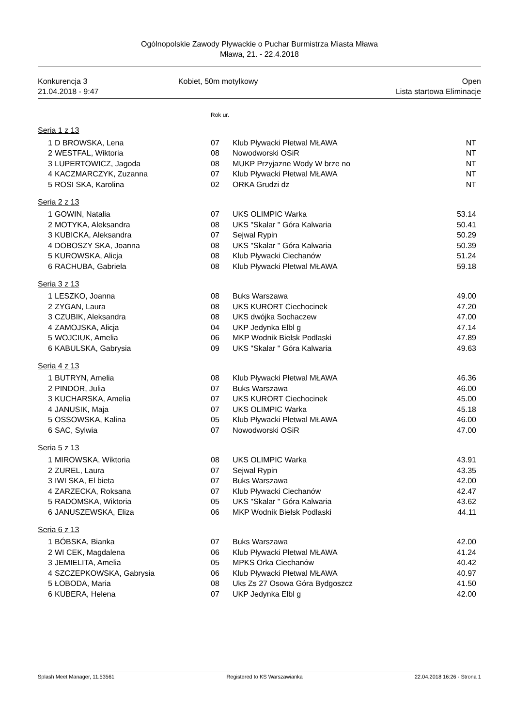Ogólnopolskie Zawody Pływackie o Puchar Burmistrza Miasta Mława
Mława, 21. - 22.4.2018
Konkurencja 3
21.04.2018 - 9:47
Kobiet, 50m motylkowy Open
Lista startowa Eliminacje
Rok ur.
Seria 1 z 13
| 1 | D BROWSKA, Lena | 07 | Klub Pływacki Płetwal MŁAWA | NT |
| 2 | WESTFAL, Wiktoria | 08 | Nowodworski OSiR | NT |
| 3 | LUPERTOWICZ, Jagoda | 08 | MUKP Przyjazne Wody W brze no | NT |
| 4 | KACZMARCZYK, Zuzanna | 07 | Klub Pływacki Płetwal MŁAWA | NT |
| 5 | ROSI SKA, Karolina | 02 | ORKA Grudzi dz | NT |
Seria 2 z 13
| 1 | GOWIN, Natalia | 07 | UKS OLIMPIC Warka | 53.14 |
| 2 | MOTYKA, Aleksandra | 08 | UKS "Skalar " Góra Kalwaria | 50.41 |
| 3 | KUBICKA, Aleksandra | 07 | Sejwal Rypin | 50.29 |
| 4 | DOBOSZY SKA, Joanna | 08 | UKS "Skalar " Góra Kalwaria | 50.39 |
| 5 | KUROWSKA, Alicja | 08 | Klub Pływacki Ciechanów | 51.24 |
| 6 | RACHUBA, Gabriela | 08 | Klub Pływacki Płetwal MŁAWA | 59.18 |
Seria 3 z 13
| 1 | LESZKO, Joanna | 08 | Buks Warszawa | 49.00 |
| 2 | ZYGAN, Laura | 08 | UKS KURORT Ciechocinek | 47.20 |
| 3 | CZUBIK, Aleksandra | 08 | UKS dwójka Sochaczew | 47.00 |
| 4 | ZAMOJSKA, Alicja | 04 | UKP Jedynka Elbl g | 47.14 |
| 5 | WOJCIUK, Amelia | 06 | MKP Wodnik Bielsk Podlaski | 47.89 |
| 6 | KABULSKA, Gabrysia | 09 | UKS "Skalar " Góra Kalwaria | 49.63 |
Seria 4 z 13
| 1 | BUTRYN, Amelia | 08 | Klub Pływacki Płetwal MŁAWA | 46.36 |
| 2 | PINDOR, Julia | 07 | Buks Warszawa | 46.00 |
| 3 | KUCHARSKA, Amelia | 07 | UKS KURORT Ciechocinek | 45.00 |
| 4 | JANUSIK, Maja | 07 | UKS OLIMPIC Warka | 45.18 |
| 5 | OSSOWSKA, Kalina | 05 | Klub Pływacki Płetwal MŁAWA | 46.00 |
| 6 | SAC, Sylwia | 07 | Nowodworski OSiR | 47.00 |
Seria 5 z 13
| 1 | MIROWSKA, Wiktoria | 08 | UKS OLIMPIC Warka | 43.91 |
| 2 | ZUREL, Laura | 07 | Sejwal Rypin | 43.35 |
| 3 | IWI SKA, El bieta | 07 | Buks Warszawa | 42.00 |
| 4 | ZARZECKA, Roksana | 07 | Klub Pływacki Ciechanów | 42.47 |
| 5 | RADOMSKA, Wiktoria | 05 | UKS "Skalar " Góra Kalwaria | 43.62 |
| 6 | JANUSZEWSKA, Eliza | 06 | MKP Wodnik Bielsk Podlaski | 44.11 |
Seria 6 z 13
| 1 | BÓBSKA, Bianka | 07 | Buks Warszawa | 42.00 |
| 2 | WI CEK, Magdalena | 06 | Klub Pływacki Płetwal MŁAWA | 41.24 |
| 3 | JEMIELITA, Amelia | 05 | MPKS Orka Ciechanów | 40.42 |
| 4 | SZCZEPKOWSKA, Gabrysia | 06 | Klub Pływacki Płetwal MŁAWA | 40.97 |
| 5 | ŁOBODA, Maria | 08 | Uks Zs 27 Osowa Góra Bydgoszcz | 41.50 |
| 6 | KUBERA, Helena | 07 | UKP Jedynka Elbl g | 42.00 |
Splash Meet Manager, 11.53561 Registered to KS Warszawianka 22.04.2018 16:26 - Strona 1